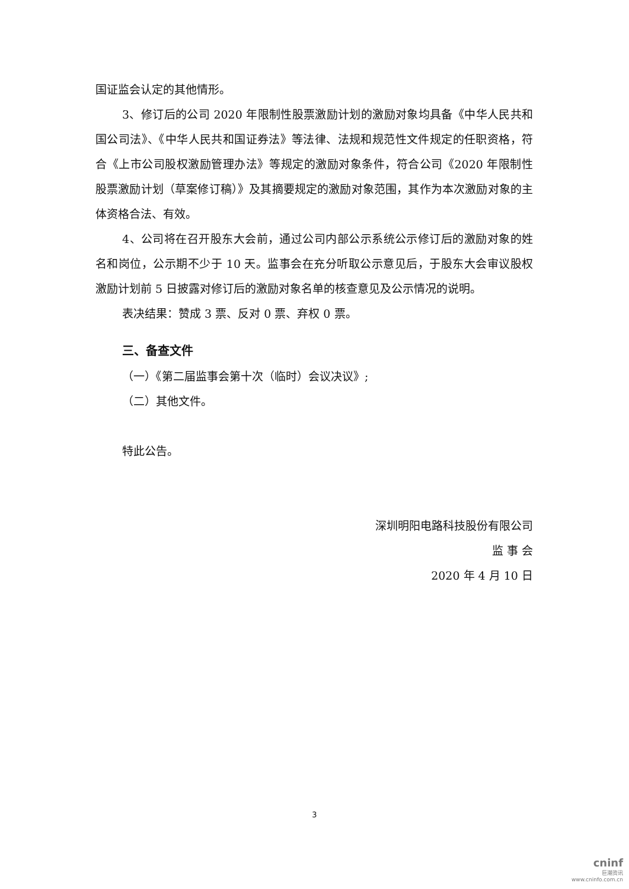国证监会认定的其他情形。
3、修订后的公司 2020 年限制性股票激励计划的激励对象均具备《中华人民共和国公司法》、《中华人民共和国证券法》等法律、法规和规范性文件规定的任职资格，符合《上市公司股权激励管理办法》等规定的激励对象条件，符合公司《2020 年限制性股票激励计划（草案修订稿）》及其摘要规定的激励对象范围，其作为本次激励对象的主体资格合法、有效。
4、公司将在召开股东大会前，通过公司内部公示系统公示修订后的激励对象的姓名和岗位，公示期不少于 10 天。监事会在充分听取公示意见后，于股东大会审议股权激励计划前 5 日披露对修订后的激励对象名单的核查意见及公示情况的说明。
表决结果：赞成 3 票、反对 0 票、弃权 0 票。
三、备查文件
（一）《第二届监事会第十次（临时）会议决议》;
（二）其他文件。
特此公告。
深圳明阳电路科技股份有限公司
监 事 会
2020 年 4 月 10 日
3
cninf
巨潮资讯
www.cninfo.com.cn